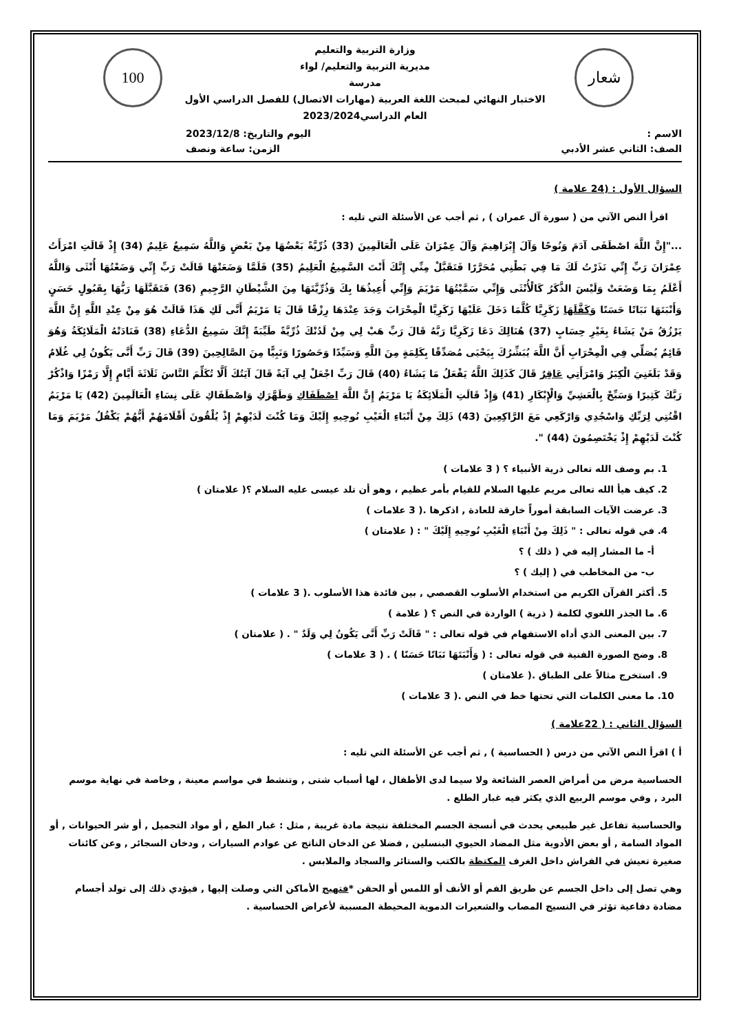شعار 100
وزارة التربية والتعليم
مديرية التربية والتعليم/ لواء
مدرسة
الاختبار النهائي لمبحث اللغة العربية (مهارات الاتصال) للفصل الدراسي الأول
العام الدراسي2023/2024
الاسم : اليوم والتاريخ: 2023/12/8
الصف: الثاني عشر الأدبي الزمن: ساعة ونصف
السؤال الأول : (24 علامة )
اقرأ النص الآتي من ( سورة آل عمران ) , ثم أجب عن الأسئلة التي تليه :
..."إِنَّ اللَّهَ اصْطَفَى آدَمَ وَنُوحًا وَآلَ إِبْرَاهِيمَ وَآلَ عِمْرَانَ عَلَى الْعَالَمِينَ (33) ذُرِّيَّةً بَعْضُهَا مِنْ بَعْضٍ وَاللَّهُ سَمِيعٌ عَلِيمٌ (34) إِذْ قَالَتِ امْرَأَتُ عِمْرَانَ رَبِّ إِنِّي نَذَرْتُ لَكَ مَا فِي بَطْنِي مُحَرَّرًا فَتَقَبَّلْ مِنِّي إِنَّكَ أَنْتَ السَّمِيعُ الْعَلِيمُ (35) فَلَمَّا وَضَعَتْهَا قَالَتْ رَبِّ إِنِّي وَضَعْتُهَا أُنْثَى وَاللَّهُ أَعْلَمُ بِمَا وَضَعَتْ وَلَيْسَ الذَّكَرُ كَالْأُنْثَى وَإِنِّي سَمَّيْتُهَا مَرْيَمَ وَإِنِّي أُعِيذُهَا بِكَ وَذُرِّيَّتَهَا مِنَ الشَّيْطَانِ الرَّجِيمِ (36) فَتَقَبَّلَهَا رَبُّهَا بِقَبُولٍ حَسَنٍ وَأَنْبَتَهَا نَبَاتًا حَسَنًا وَكَفَّلَهَا زَكَرِيَّا كُلَّمَا دَخَلَ عَلَيْهَا زَكَرِيَّا الْمِحْرَابَ وَجَدَ عِنْدَهَا رِزْقًا قَالَ يَا مَرْيَمُ أَنَّى لَكِ هَذَا قَالَتْ هُوَ مِنْ عِنْدِ اللَّهِ إِنَّ اللَّهَ يَرْزُقُ مَنْ يَشَاءُ بِغَيْرِ حِسَابٍ (37) هُنَالِكَ دَعَا زَكَرِيَّا رَبَّهُ قَالَ رَبِّ هَبْ لِي مِنْ لَدُنْكَ ذُرِّيَّةً طَيِّبَةً إِنَّكَ سَمِيعُ الدُّعَاءِ (38) فَنَادَتْهُ الْمَلَائِكَةُ وَهُوَ قَائِمٌ يُصَلِّي فِي الْمِحْرَابِ أَنَّ اللَّهَ يُبَشِّرُكَ بِيَحْيَى مُصَدِّقًا بِكَلِمَةٍ مِنَ اللَّهِ وَسَيِّدًا وَحَصُورًا وَنَبِيًّا مِنَ الصَّالِحِينَ (39) قَالَ رَبِّ أَنَّى يَكُونُ لِي غُلَامٌ وَقَدْ بَلَغَنِيَ الْكِبَرُ وَامْرَأَتِي عَاقِرٌ قَالَ كَذَلِكَ اللَّهُ يَفْعَلُ مَا يَشَاءُ (40) قَالَ رَبِّ اجْعَلْ لِي آيَةً قَالَ آيَتُكَ أَلَّا تُكَلِّمَ النَّاسَ ثَلَاثَةَ أَيَّامٍ إِلَّا رَمْزًا وَاذْكُرْ رَبَّكَ كَثِيرًا وَسَبِّحْ بِالْعَشِيِّ وَالْإِبْكَارِ (41) وَإِذْ قَالَتِ الْمَلَائِكَةُ يَا مَرْيَمُ إِنَّ اللَّهَ اصْطَفَاكِ وَطَهَّرَكِ وَاصْطَفَاكِ عَلَى نِسَاءِ الْعَالَمِينَ (42) يَا مَرْيَمُ اقْنُتِي لِرَبِّكِ وَاسْجُدِي وَارْكَعِي مَعَ الرَّاكِعِينَ (43) ذَلِكَ مِنْ أَنْبَاءِ الْغَيْبِ نُوحِيهِ إِلَيْكَ وَمَا كُنْتَ لَدَيْهِمْ إِذْ يُلْقُونَ أَقْلَامَهُمْ أَيُّهُمْ يَكْفُلُ مَرْيَمَ وَمَا كُنْتَ لَدَيْهِمْ إِذْ يَخْتَصِمُونَ (44) ".
1. بم وصف الله تعالى ذرية الأنبياء ؟ ( 3 علامات )
2. كيف هيأ الله تعالى مريم عليها السلام للقيام بأمر عظيم ، وهو أن تلد عيسى عليه السلام ؟( علامتان )
3. عرضت الآيات السابقة أموراً خارقة للعادة , اذكرها .( 3 علامات )
4. في قوله تعالى : " ذَلِكَ مِنْ أَنْبَاءِ الْغَيْبِ نُوحِيهِ إِلَيْكَ " : ( علامتان )
أ- ما المشار إليه في ( ذلك ) ؟
ب- من المخاطب في ( إليك ) ؟
5. أكثر القرآن الكريم من استخدام الأسلوب القصصي , بين فائدة هذا الأسلوب .( 3 علامات )
6. ما الجذر اللغوي لكلمة ( ذرية ) الواردة في النص ؟ ( علامة )
7. بين المعنى الذي أداه الاستفهام في قوله تعالى : " قَالَتْ رَبِّ أَنَّى يَكُونُ لِي وَلَدٌ " . ( علامتان )
8. وضح الصورة الفنية في قوله تعالى : ( وَأَنْبَتَهَا نَبَاتًا حَسَنًا ) . ( 3 علامات )
9. استخرج مثالاً على الطباق .( علامتان )
10. ما معنى الكلمات التي تحتها خط في النص .( 3 علامات )
السؤال الثاني : ( 22علامة )
أ ) اقرأ النص الآتي من درس ( الحساسية ) , ثم أجب عن الأسئلة التي تليه :
الحساسية مرض من أمراض العصر الشائعة ولا سيما لدى الأطفال ، لها أسباب شتى , وتنشط في مواسم معينة , وخاصة في نهاية موسم البرد , وفي موسم الربيع الذي يكثر فيه غبار الطلع .
والحساسية تفاعل غير طبيعي يحدث في أنسجة الجسم المختلفة نتيجة مادة غريبة , مثل : غبار الطع , أو مواد التجميل , أو شر الحيوانات , أو المواد السامة , أو بعض الأدوية مثل المضاد الحيوي البنسلين , فضلا عن الدخان الناتج عن عوادم السيارات , ودخان السجائر , وعن كائنات صغيرة تعيش في الفراش داخل الغرف المكتظة بالكتب والستائر والسجاد والملابس .
وهي تصل إلى داخل الجسم عن طريق الفم أو الأنف أو اللمس أو الحقن *فتهيج الأماكن التي وصلت إليها , فيؤدي ذلك إلى تولد أجسام مضادة دفاعية تؤثر في النسيج المصاب والشعيرات الدموية المحيطة المسببة لأعراض الحساسية .